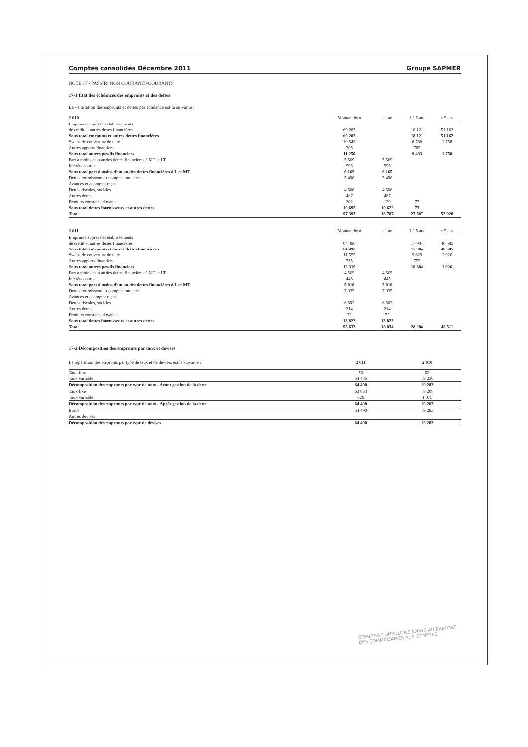Comptes consolidés Décembre 2011 Groupe SAPMER
NOTE 17 - PASSIFS NON COURANTS/COURANTS
17-1 État des échéances des emprunts et des dettes
La ventilation des emprunts et dettes par échéance est la suivante :
| 2 010 | Montant brut | - 1 an | 1 à 5 ans | + 5 ans |
| --- | --- | --- | --- | --- |
| Emprunts auprès des établissements | | | | |
| de crédit et autres dettes financières | 69 283 | | 18 121 | 51 162 |
| Sous total emrpunts et autres dettes financières | 69 283 | | 18 121 | 51 162 |
| Swaps de couverture de taux | 10 545 | | 8 788 | 1 758 |
| Autres apports financiers | 705 | | 705 | |
| Sous total autres passifs financiers | 11 250 | | 9 493 | 1 758 |
| Part à moins d'un an des dettes financières à MT et LT | 5 569 | 5 569 | | |
| Intérêts courus | 596 | 596 | | |
| Sous total part à moins d'un an des dettes financières à L et MT | 6 165 | 6 165 | | |
| Dettes fournisseurs et comptes rattachés | 5 498 | 5 498 | | |
| Avances et acomptes reçus | | | | |
| Dettes fiscales, sociales | 4 508 | 4 508 | | |
| Autres dettes | 487 | 487 | | |
| Produits constatés d'avance | 202 | 129 | 73 | |
| Sous total dettes fournisseurs et autres dettes | 10 695 | 10 622 | 73 | |
| Total | 97 393 | 16 787 | 27 687 | 52 920 |
| 2 011 | Montant brut | - 1 an | 1 à 5 ans | + 5 ans |
| --- | --- | --- | --- | --- |
| Emprunts auprès des établissements | | | | |
| de crédit et autres dettes financières | 64 490 | | 17 904 | 46 585 |
| Sous total emrpunts et autres dettes financières | 64 490 | | 17 904 | 46 585 |
| Swaps de couverture de taux | 11 555 | | 9 629 | 1 926 |
| Autres apports financiers | 755 | | 755 | |
| Sous total autres passifs financiers | 12 310 | | 10 384 | 1 926 |
| Part à moins d'un an des dettes financières à MT et LT | 4 565 | 4 565 | | |
| Intérêts courus | 445 | 445 | | |
| Sous total part à moins d'un an des dettes financières à L et MT | 5 010 | 5 010 | | |
| Dettes fournisseurs et comptes rattachés | 7 035 | 7 035 | | |
| Avances et acomptes reçus | | | | |
| Dettes fiscales, sociales | 6 502 | 6 502 | | |
| Autres dettes | 214 | 214 | | |
| Produits constatés d'avance | 72 | 72 | | |
| Sous total dettes fournisseurs et autres dettes | 13 823 | 13 823 | | |
| Total | 95 633 | 18 834 | 28 288 | 48 511 |
17-2 Décomposition des emprunts par taux et devises
| La répartition des emprunts par type de taux et de devises est la suivante : | 2 011 | 2 010 |
| Taux fixe | 53 | 53 |
| Taux variable | 64 436 | 69 230 |
| Décomposition des emprunts par type de taux - Avant gestion de la dette | 64 490 | 69 283 |
| Taux fixe | 63 863 | 68 208 |
| Taux variable | 626 | 1 075 |
| Décomposition des emprunts par type de taux - Après gestion de la dette | 64 490 | 69 283 |
| Euros | 64 490 | 69 283 |
| Autres devises | | |
| Décomposition des emprunts par type de devises | 64 490 | 69 283 |
COMPTES CONSOLIDES JOINTS AU RAPPORT
DES COMMISSAIRES AUX COMPTES